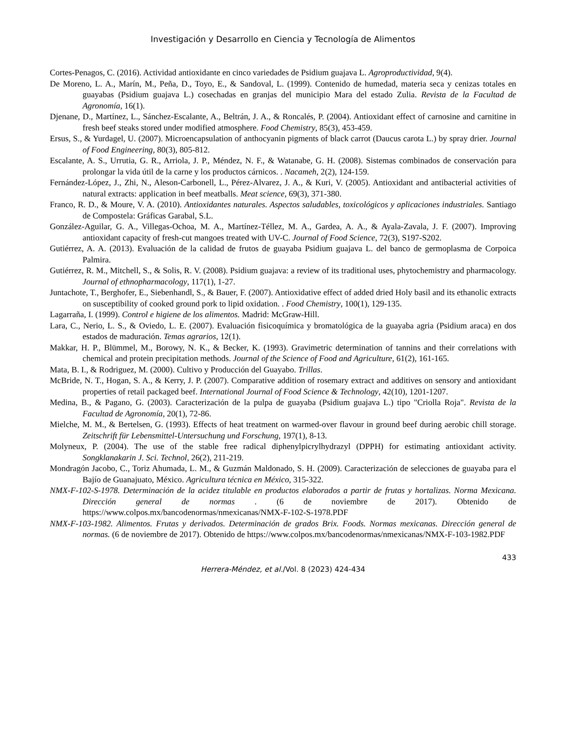Investigación y Desarrollo en Ciencia y Tecnología de Alimentos
Cortes-Penagos, C. (2016). Actividad antioxidante en cinco variedades de Psidium guajava L. Agroproductividad, 9(4).
De Moreno, L. A., Marín, M., Peña, D., Toyo, E., & Sandoval, L. (1999). Contenido de humedad, materia seca y cenizas totales en guayabas (Psidium guajava L.) cosechadas en granjas del municipio Mara del estado Zulia. Revista de la Facultad de Agronomía, 16(1).
Djenane, D., Martínez, L., Sánchez-Escalante, A., Beltrán, J. A., & Roncalés, P. (2004). Antioxidant effect of carnosine and carnitine in fresh beef steaks stored under modified atmosphere. Food Chemistry, 85(3), 453-459.
Ersus, S., & Yurdagel, U. (2007). Microencapsulation of anthocyanin pigments of black carrot (Daucus carota L.) by spray drier. Journal of Food Engineering, 80(3), 805-812.
Escalante, A. S., Urrutia, G. R., Arriola, J. P., Méndez, N. F., & Watanabe, G. H. (2008). Sistemas combinados de conservación para prolongar la vida útil de la carne y los productos cárnicos. . Nacameh, 2(2), 124-159.
Fernández-López, J., Zhi, N., Aleson-Carbonell, L., Pérez-Alvarez, J. A., & Kuri, V. (2005). Antioxidant and antibacterial activities of natural extracts: application in beef meatballs. Meat science, 69(3), 371-380.
Franco, R. D., & Moure, V. A. (2010). Antioxidantes naturales. Aspectos saludables, toxicológicos y aplicaciones industriales. Santiago de Compostela: Gráficas Garabal, S.L.
González-Aguilar, G. A., Villegas-Ochoa, M. A., Martínez-Téllez, M. A., Gardea, A. A., & Ayala-Zavala, J. F. (2007). Improving antioxidant capacity of fresh-cut mangoes treated with UV-C. Journal of Food Science, 72(3), S197-S202.
Gutiérrez, A. A. (2013). Evaluación de la calidad de frutos de guayaba Psidium guajava L. del banco de germoplasma de Corpoica Palmira.
Gutiérrez, R. M., Mitchell, S., & Solis, R. V. (2008). Psidium guajava: a review of its traditional uses, phytochemistry and pharmacology. Journal of ethnopharmacology, 117(1), 1-27.
Juntachote, T., Berghofer, E., Siebenhandl, S., & Bauer, F. (2007). Antioxidative effect of added dried Holy basil and its ethanolic extracts on susceptibility of cooked ground pork to lipid oxidation. . Food Chemistry, 100(1), 129-135.
Lagarraña, I. (1999). Control e higiene de los alimentos. Madrid: McGraw-Hill.
Lara, C., Nerio, L. S., & Oviedo, L. E. (2007). Evaluación fisicoquímica y bromatológica de la guayaba agria (Psidium araca) en dos estados de maduración. Temas agrarios, 12(1).
Makkar, H. P., Blümmel, M., Borowy, N. K., & Becker, K. (1993). Gravimetric determination of tannins and their correlations with chemical and protein precipitation methods. Journal of the Science of Food and Agriculture, 61(2), 161-165.
Mata, B. I., & Rodriguez, M. (2000). Cultivo y Producción del Guayabo. Trillas.
McBride, N. T., Hogan, S. A., & Kerry, J. P. (2007). Comparative addition of rosemary extract and additives on sensory and antioxidant properties of retail packaged beef. International Journal of Food Science & Technology, 42(10), 1201-1207.
Medina, B., & Pagano, G. (2003). Caracterización de la pulpa de guayaba (Psidium guajava L.) tipo "Criolla Roja". Revista de la Facultad de Agronomía, 20(1), 72-86.
Mielche, M. M., & Bertelsen, G. (1993). Effects of heat treatment on warmed-over flavour in ground beef during aerobic chill storage. Zeitschrift für Lebensmittel-Untersuchung und Forschung, 197(1), 8-13.
Molyneux, P. (2004). The use of the stable free radical diphenylpicrylhydrazyl (DPPH) for estimating antioxidant activity. Songklanakarin J. Sci. Technol, 26(2), 211-219.
Mondragón Jacobo, C., Toriz Ahumada, L. M., & Guzmán Maldonado, S. H. (2009). Caracterización de selecciones de guayaba para el Bajío de Guanajuato, México. Agricultura técnica en México, 315-322.
NMX-F-102-S-1978. Determinación de la acidez titulable en productos elaborados a partir de frutas y hortalizas. Norma Mexicana. Dirección general de normas . (6 de noviembre de 2017). Obtenido de https://www.colpos.mx/bancodenormas/nmexicanas/NMX-F-102-S-1978.PDF
NMX-F-103-1982. Alimentos. Frutas y derivados. Determinación de grados Brix. Foods. Normas mexicanas. Dirección general de normas. (6 de noviembre de 2017). Obtenido de https://www.colpos.mx/bancodenormas/nmexicanas/NMX-F-103-1982.PDF
433
Herrera-Méndez, et al./Vol. 8 (2023) 424-434